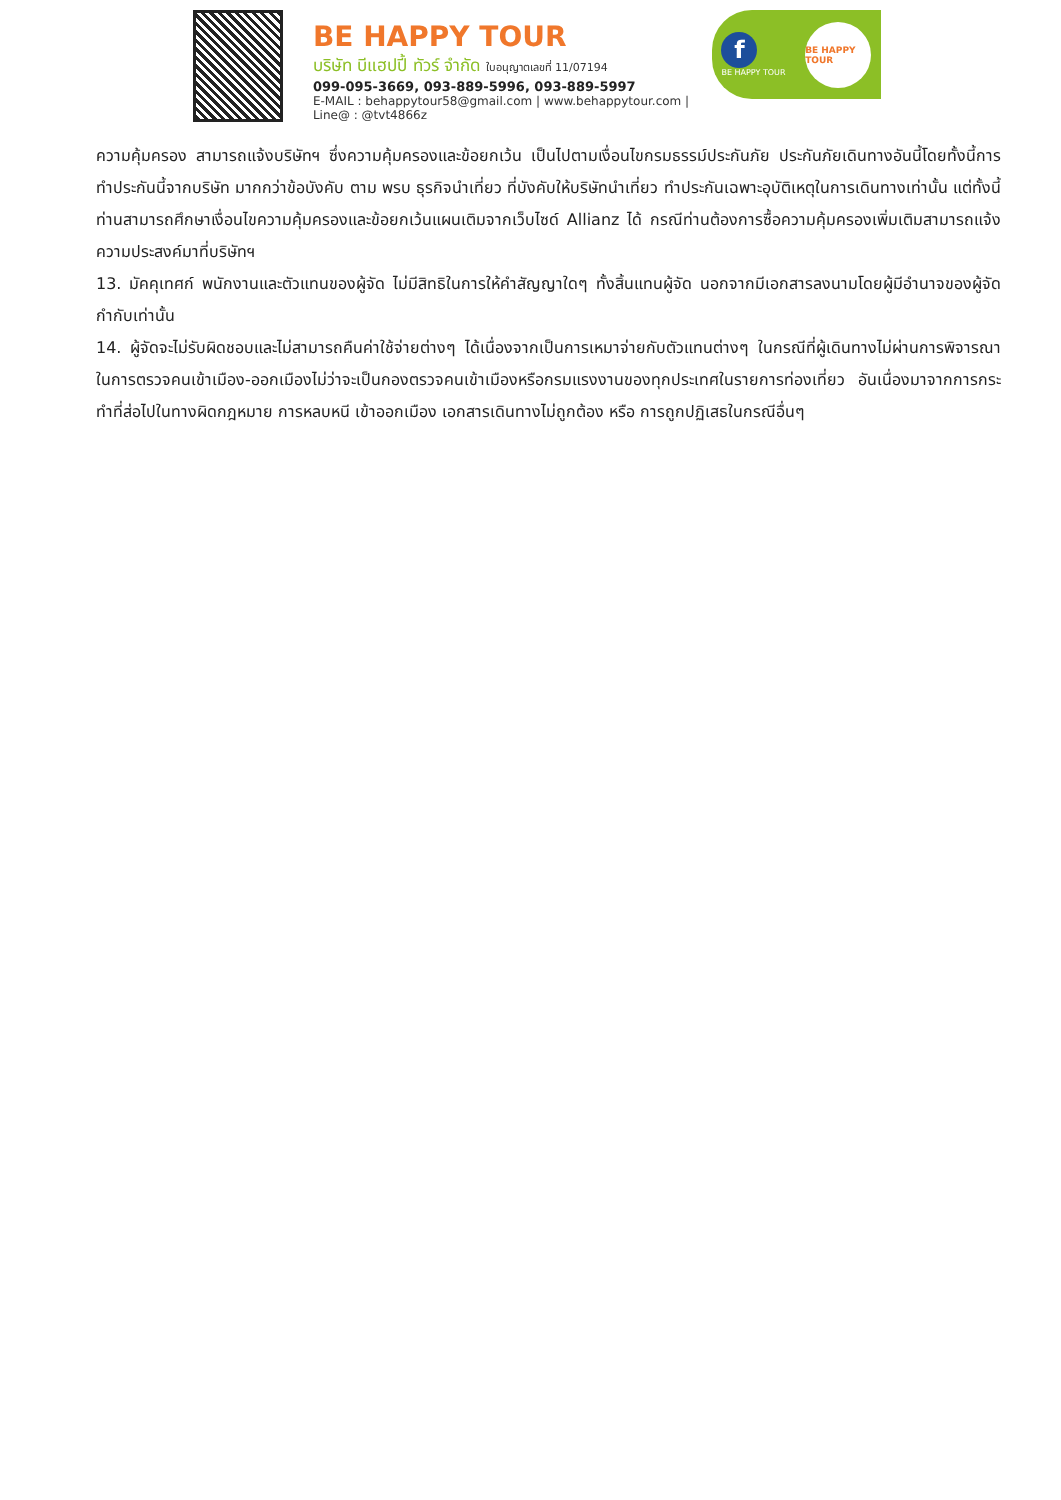BE HAPPY TOUR
บริษัท บีแฮปปี้ ทัวร์ จำกัด ใบอนุญาตเลขที่ 11/07194
099-095-3669, 093-889-5996, 093-889-5997
E-MAIL : behappytour58@gmail.com | www.behappytour.com | Line@ : @tvt4866z
f
BE HAPPY TOUR
BE HAPPY TOUR
ความคุ้มครอง สามารถแจ้งบริษัทฯ ซึ่งความคุ้มครองและข้อยกเว้น เป็นไปตามเงื่อนไขกรมธรรม์ประกันภัย ประกันภัยเดินทางอันนี้โดยทั้งนี้การทำประกันนี้จากบริษัท มากกว่าข้อบังคับ ตาม พรบ ธุรกิจนำเที่ยว ที่บังคับให้บริษัทนำเที่ยว ทำประกันเฉพาะอุบัติเหตุในการเดินทางเท่านั้น แต่ทั้งนี้ ท่านสามารถศึกษาเงื่อนไขความคุ้มครองและข้อยกเว้นแผนเติมจากเว็บไซด์ Allianz ได้ กรณีท่านต้องการซื้อความคุ้มครองเพิ่มเติมสามารถแจ้งความประสงค์มาที่บริษัทฯ
13. มัคคุเทศก์ พนักงานและตัวแทนของผู้จัด ไม่มีสิทธิในการให้คำสัญญาใดๆ ทั้งสิ้นแทนผู้จัด นอกจากมีเอกสารลงนามโดยผู้มีอำนาจของผู้จัดกำกับเท่านั้น
14. ผู้จัดจะไม่รับผิดชอบและไม่สามารถคืนค่าใช้จ่ายต่างๆ ได้เนื่องจากเป็นการเหมาจ่ายกับตัวแทนต่างๆ ในกรณีที่ผู้เดินทางไม่ผ่านการพิจารณาในการตรวจคนเข้าเมือง-ออกเมืองไม่ว่าจะเป็นกองตรวจคนเข้าเมืองหรือกรมแรงงานของทุกประเทศในรายการท่องเที่ยว อันเนื่องมาจากการกระทำที่ส่อไปในทางผิดกฎหมาย การหลบหนี เข้าออกเมือง เอกสารเดินทางไม่ถูกต้อง หรือ การถูกปฏิเสธในกรณีอื่นๆ